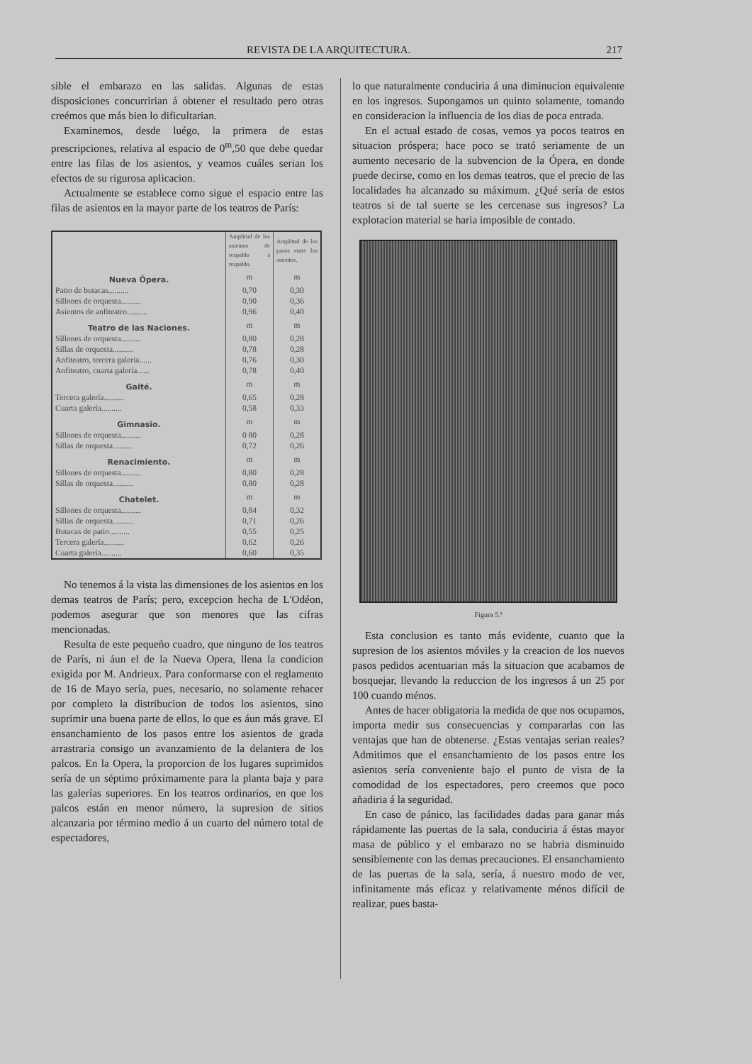REVISTA DE LA ARQUITECTURA. 217
sible el embarazo en las salidas. Algunas de estas disposiciones concurririan á obtener el resultado pero otras creémos que más bien lo dificultarian.
Examinemos, desde luégo, la primera de estas prescripciones, relativa al espacio de 0<sup>m</sup>,50 que debe quedar entre las filas de los asientos, y veamos cuáles serian los efectos de su rigurosa aplicacion.
Actualmente se establece como sigue el espacio entre las filas de asientos en la mayor parte de los teatros de París:
| | Amplitud de los asientos de respaldo á respaldo. | Amplitud de los pasos entre los asientos. |
| --- | --- | --- |
| Nueva Ópera. | m | m |
| Patio de butacas.......... | 0,70 | 0,30 |
| Sillones de orquesta.......... | 0,90 | 0,36 |
| Asientos de anfiteatro.......... | 0,96 | 0,40 |
| Teatro de las Naciones. | m | m |
| Sillones de orquesta.......... | 0,80 | 0,28 |
| Sillas de orquesta.......... | 0,78 | 0,28 |
| Anfiteatro, tercera galería...... | 0,76 | 0,30 |
| Anfiteatro, cuarta galería...... | 0,78 | 0,40 |
| Gaité. | m | m |
| Tercera galería.......... | 0,65 | 0,28 |
| Cuarta galería.......... | 0,58 | 0,33 |
| Gimnasio. | m | m |
| Sillones de orquesta.......... | 0 80 | 0,28 |
| Sillas de orquesta.......... | 0,72 | 0,26 |
| Renacimiento. | m | m |
| Sillones de orquesta.......... | 0,80 | 0,28 |
| Sillas de orquesta.......... | 0,80 | 0,28 |
| Chatelet. | m | m |
| Sillones de orquesta.......... | 0,84 | 0,32 |
| Sillas de orquesta.......... | 0,71 | 0,26 |
| Butacas de patio.......... | 0,55 | 0,25 |
| Tercera galería.......... | 0,62 | 0,26 |
| Cuarta galería.......... | 0,60 | 0,35 |
No tenemos á la vista las dimensiones de los asientos en los demas teatros de París; pero, excepcion hecha de L'Odéon, podemos asegurar que son menores que las cifras mencionadas.
Resulta de este pequeño cuadro, que ninguno de los teatros de París, ni áun el de la Nueva Opera, llena la condicion exigida por M. Andrieux. Para conformarse con el reglamento de 16 de Mayo sería, pues, necesario, no solamente rehacer por completo la distribucion de todos los asientos, sino suprimir una buena parte de ellos, lo que es áun más grave. El ensanchamiento de los pasos entre los asientos de grada arrastraria consigo un avanzamiento de la delantera de los palcos. En la Opera, la proporcion de los lugares suprimidos sería de un séptimo próximamente para la planta baja y para las galerías superiores. En los teatros ordinarios, en que los palcos están en menor número, la supresion de sitios alcanzaria por término medio á un cuarto del número total de espectadores,
lo que naturalmente conduciria á una diminucion equivalente en los ingresos. Supongamos un quinto solamente, tomando en consideracion la influencia de los dias de poca entrada.
En el actual estado de cosas, vemos ya pocos teatros en situacion próspera; hace poco se trató seriamente de un aumento necesario de la subvencion de la Ópera, en donde puede decirse, como en los demas teatros, que el precio de las localidades ha alcanzado su máximum. ¿Qué sería de estos teatros si de tal suerte se les cercenase sus ingresos? La explotacion material se haria imposible de contado.
Figura 5.ª
Esta conclusion es tanto más evidente, cuanto que la supresion de los asientos móviles y la creacion de los nuevos pasos pedidos acentuarian más la situacion que acabamos de bosquejar, llevando la reduccion de los ingresos á un 25 por 100 cuando ménos.
Antes de hacer obligatoria la medida de que nos ocupamos, importa medir sus consecuencias y compararlas con las ventajas que han de obtenerse. ¿Estas ventajas serian reales? Admitimos que el ensanchamiento de los pasos entre los asientos sería conveniente bajo el punto de vista de la comodidad de los espectadores, pero creemos que poco añadiria á la seguridad.
En caso de pánico, las facilidades dadas para ganar más rápidamente las puertas de la sala, conduciria á éstas mayor masa de público y el embarazo no se habria disminuido sensiblemente con las demas precauciones. El ensanchamiento de las puertas de la sala, sería, á nuestro modo de ver, infinitamente más eficaz y relativamente ménos difícil de realizar, pues basta-